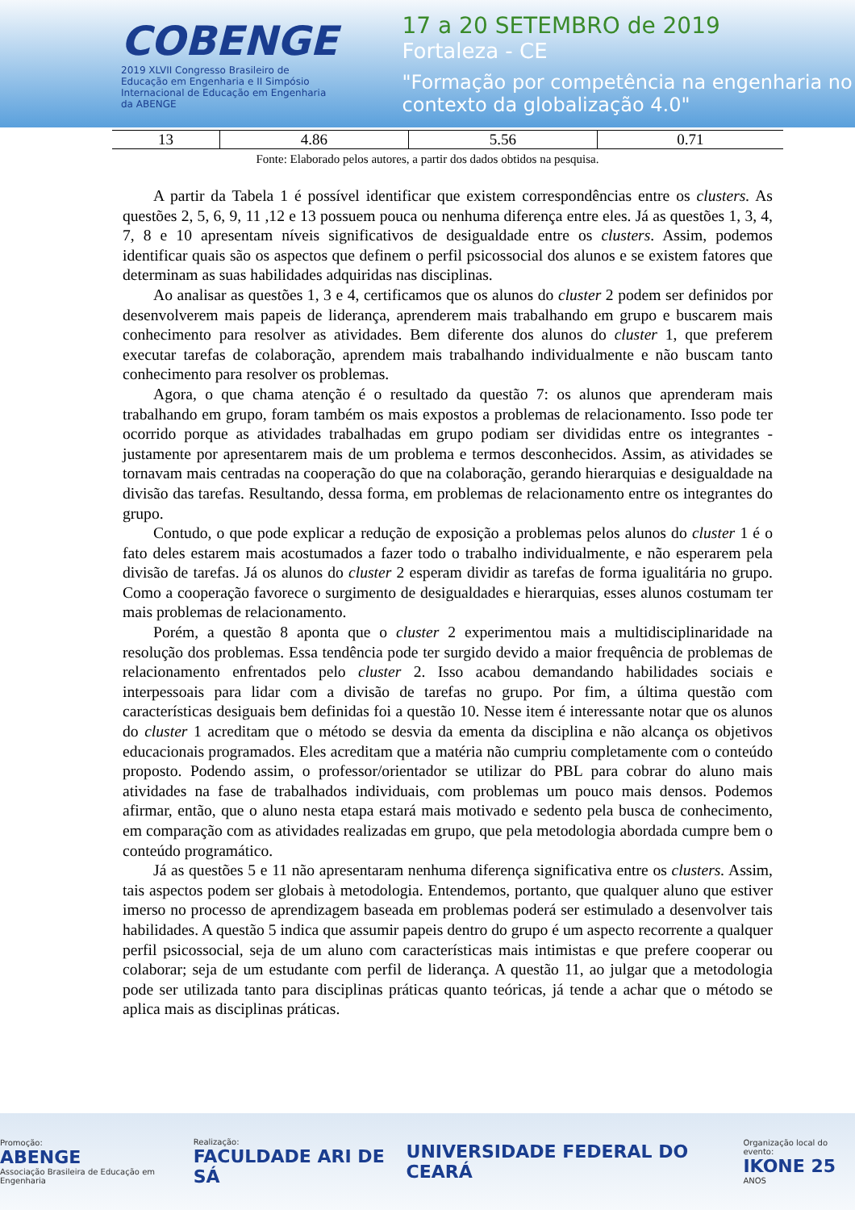COBENGE
2019 XLVII Congresso Brasileiro de Educação em Engenharia e II Simpósio Internacional de Educação em Engenharia da ABENGE
17 a 20 SETEMBRO de 2019
Fortaleza - CE
"Formação por competência na engenharia no contexto da globalização 4.0"
| 13 | 4.86 | 5.56 | 0.71 |
Fonte: Elaborado pelos autores, a partir dos dados obtidos na pesquisa.
A partir da Tabela 1 é possível identificar que existem correspondências entre os clusters. As questões 2, 5, 6, 9, 11 ,12 e 13 possuem pouca ou nenhuma diferença entre eles. Já as questões 1, 3, 4, 7, 8 e 10 apresentam níveis significativos de desigualdade entre os clusters. Assim, podemos identificar quais são os aspectos que definem o perfil psicossocial dos alunos e se existem fatores que determinam as suas habilidades adquiridas nas disciplinas.
Ao analisar as questões 1, 3 e 4, certificamos que os alunos do cluster 2 podem ser definidos por desenvolverem mais papeis de liderança, aprenderem mais trabalhando em grupo e buscarem mais conhecimento para resolver as atividades. Bem diferente dos alunos do cluster 1, que preferem executar tarefas de colaboração, aprendem mais trabalhando individualmente e não buscam tanto conhecimento para resolver os problemas.
Agora, o que chama atenção é o resultado da questão 7: os alunos que aprenderam mais trabalhando em grupo, foram também os mais expostos a problemas de relacionamento. Isso pode ter ocorrido porque as atividades trabalhadas em grupo podiam ser divididas entre os integrantes - justamente por apresentarem mais de um problema e termos desconhecidos. Assim, as atividades se tornavam mais centradas na cooperação do que na colaboração, gerando hierarquias e desigualdade na divisão das tarefas. Resultando, dessa forma, em problemas de relacionamento entre os integrantes do grupo.
Contudo, o que pode explicar a redução de exposição a problemas pelos alunos do cluster 1 é o fato deles estarem mais acostumados a fazer todo o trabalho individualmente, e não esperarem pela divisão de tarefas. Já os alunos do cluster 2 esperam dividir as tarefas de forma igualitária no grupo. Como a cooperação favorece o surgimento de desigualdades e hierarquias, esses alunos costumam ter mais problemas de relacionamento.
Porém, a questão 8 aponta que o cluster 2 experimentou mais a multidisciplinaridade na resolução dos problemas. Essa tendência pode ter surgido devido a maior frequência de problemas de relacionamento enfrentados pelo cluster 2. Isso acabou demandando habilidades sociais e interpessoais para lidar com a divisão de tarefas no grupo. Por fim, a última questão com características desiguais bem definidas foi a questão 10. Nesse item é interessante notar que os alunos do cluster 1 acreditam que o método se desvia da ementa da disciplina e não alcança os objetivos educacionais programados. Eles acreditam que a matéria não cumpriu completamente com o conteúdo proposto. Podendo assim, o professor/orientador se utilizar do PBL para cobrar do aluno mais atividades na fase de trabalhados individuais, com problemas um pouco mais densos. Podemos afirmar, então, que o aluno nesta etapa estará mais motivado e sedento pela busca de conhecimento, em comparação com as atividades realizadas em grupo, que pela metodologia abordada cumpre bem o conteúdo programático.
Já as questões 5 e 11 não apresentaram nenhuma diferença significativa entre os clusters. Assim, tais aspectos podem ser globais à metodologia. Entendemos, portanto, que qualquer aluno que estiver imerso no processo de aprendizagem baseada em problemas poderá ser estimulado a desenvolver tais habilidades. A questão 5 indica que assumir papeis dentro do grupo é um aspecto recorrente a qualquer perfil psicossocial, seja de um aluno com características mais intimistas e que prefere cooperar ou colaborar; seja de um estudante com perfil de liderança. A questão 11, ao julgar que a metodologia pode ser utilizada tanto para disciplinas práticas quanto teóricas, já tende a achar que o método se aplica mais as disciplinas práticas.
Promoção:
ABENGE
Associação Brasileira de Educação em Engenharia
Realização:
FACULDADE ARI DE SÁ
UNIVERSIDADE FEDERAL DO CEARÁ
Organização local do evento:
IKONE 25
ANOS